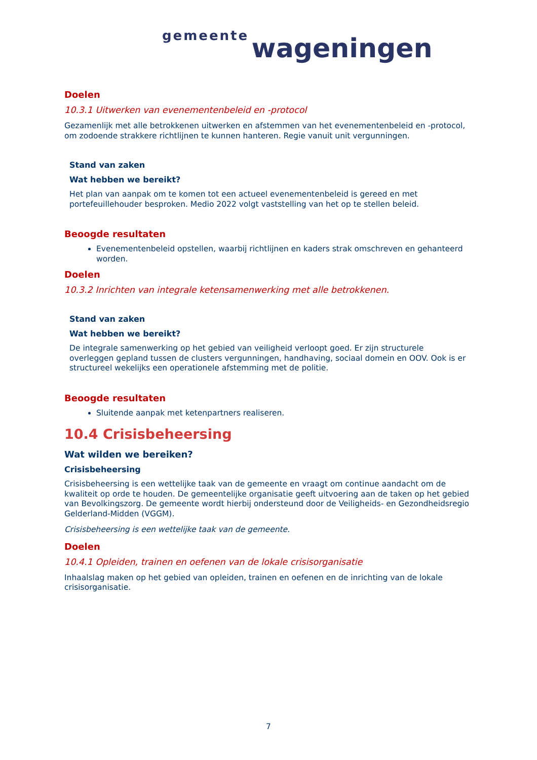gemeente wageningen
Doelen
10.3.1 Uitwerken van evenementenbeleid en -protocol
Gezamenlijk met alle betrokkenen uitwerken en afstemmen van het evenementenbeleid en -protocol, om zodoende strakkere richtlijnen te kunnen hanteren. Regie vanuit unit vergunningen.
Stand van zaken
Wat hebben we bereikt?
Het plan van aanpak om te komen tot een actueel evenementenbeleid is gereed en met portefeuillehouder besproken. Medio 2022 volgt vaststelling van het op te stellen beleid.
Beoogde resultaten
Evenementenbeleid opstellen, waarbij richtlijnen en kaders strak omschreven en gehanteerd worden.
Doelen
10.3.2 Inrichten van integrale ketensamenwerking met alle betrokkenen.
Stand van zaken
Wat hebben we bereikt?
De integrale samenwerking op het gebied van veiligheid verloopt goed. Er zijn structurele overleggen gepland tussen de clusters vergunningen, handhaving, sociaal domein en OOV. Ook is er structureel wekelijks een operationele afstemming met de politie.
Beoogde resultaten
Sluitende aanpak met ketenpartners realiseren.
10.4 Crisisbeheersing
Wat wilden we bereiken?
Crisisbeheersing
Crisisbeheersing is een wettelijke taak van de gemeente en vraagt om continue aandacht om de kwaliteit op orde te houden. De gemeentelijke organisatie geeft uitvoering aan de taken op het gebied van Bevolkingszorg. De gemeente wordt hierbij ondersteund door de Veiligheids- en Gezondheidsregio Gelderland-Midden (VGGM).
Crisisbeheersing is een wettelijke taak van de gemeente.
Doelen
10.4.1 Opleiden, trainen en oefenen van de lokale crisisorganisatie
Inhaalslag maken op het gebied van opleiden, trainen en oefenen en de inrichting van de lokale crisisorganisatie.
7